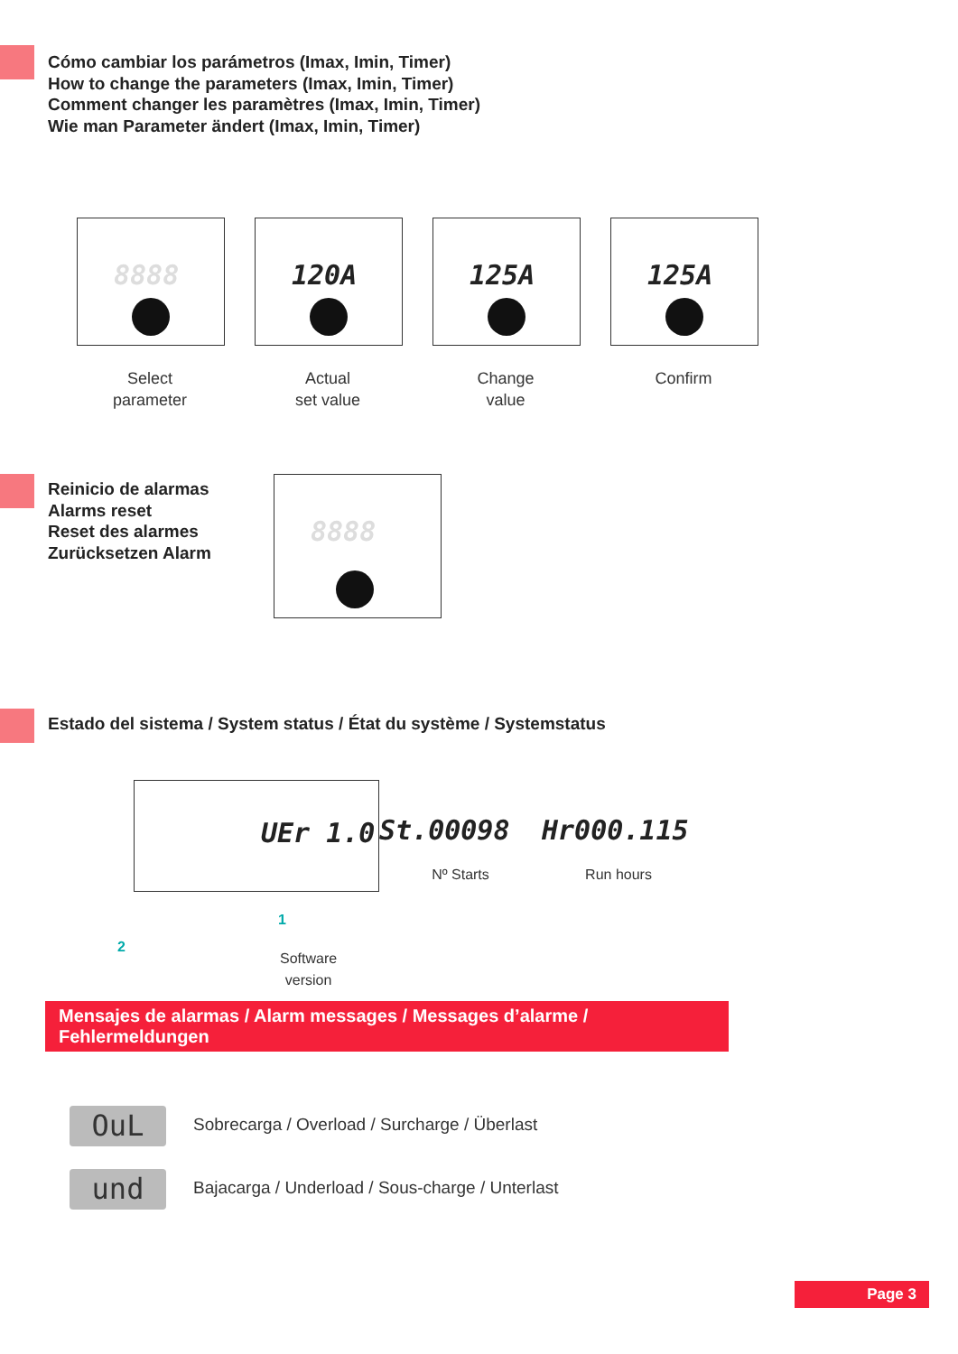Cómo cambiar los parámetros (Imax, Imin, Timer)
How to change the parameters (Imax, Imin, Timer)
Comment changer les paramètres (Imax, Imin, Timer)
Wie man Parameter ändert (Imax, Imin, Timer)
8888
Select
parameter
120A
Actual
set value
125A
Change
value
125A
Confirm
Reinicio de alarmas
Alarms reset
Reset des alarmes
Zurücksetzen Alarm
8888
Estado del sistema / System status / État du système / Systemstatus
UEr 1.0
St.00098
Nº Starts
Hr000.115
Run hours
2
1
Software
version
Mensajes de alarmas / Alarm messages / Messages d’alarme / Fehlermeldungen
OuL Sobrecarga / Overload / Surcharge / Überlast
und Bajacarga / Underload / Sous-charge / Unterlast
Page 3